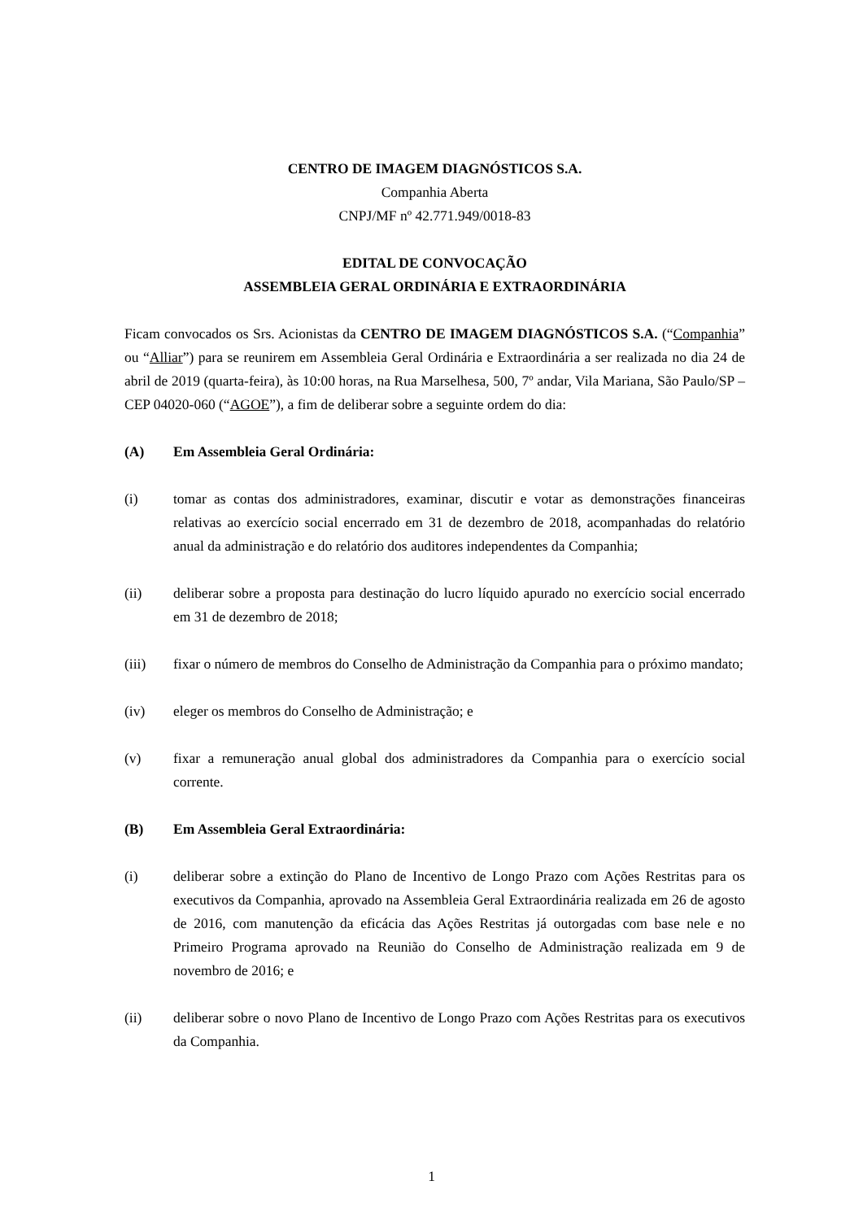CENTRO DE IMAGEM DIAGNÓSTICOS S.A.
Companhia Aberta
CNPJ/MF nº 42.771.949/0018-83
EDITAL DE CONVOCAÇÃO
ASSEMBLEIA GERAL ORDINÁRIA E EXTRAORDINÁRIA
Ficam convocados os Srs. Acionistas da CENTRO DE IMAGEM DIAGNÓSTICOS S.A. (“Companhia” ou “Alliar”) para se reunirem em Assembleia Geral Ordinária e Extraordinária a ser realizada no dia 24 de abril de 2019 (quarta-feira), às 10:00 horas, na Rua Marselhesa, 500, 7º andar, Vila Mariana, São Paulo/SP – CEP 04020-060 (“AGOE”), a fim de deliberar sobre a seguinte ordem do dia:
(A) Em Assembleia Geral Ordinária:
(i) tomar as contas dos administradores, examinar, discutir e votar as demonstrações financeiras relativas ao exercício social encerrado em 31 de dezembro de 2018, acompanhadas do relatório anual da administração e do relatório dos auditores independentes da Companhia;
(ii) deliberar sobre a proposta para destinação do lucro líquido apurado no exercício social encerrado em 31 de dezembro de 2018;
(iii) fixar o número de membros do Conselho de Administração da Companhia para o próximo mandato;
(iv) eleger os membros do Conselho de Administração; e
(v) fixar a remuneração anual global dos administradores da Companhia para o exercício social corrente.
(B) Em Assembleia Geral Extraordinária:
(i) deliberar sobre a extinção do Plano de Incentivo de Longo Prazo com Ações Restritas para os executivos da Companhia, aprovado na Assembleia Geral Extraordinária realizada em 26 de agosto de 2016, com manutenção da eficácia das Ações Restritas já outorgadas com base nele e no Primeiro Programa aprovado na Reunião do Conselho de Administração realizada em 9 de novembro de 2016; e
(ii) deliberar sobre o novo Plano de Incentivo de Longo Prazo com Ações Restritas para os executivos da Companhia.
1